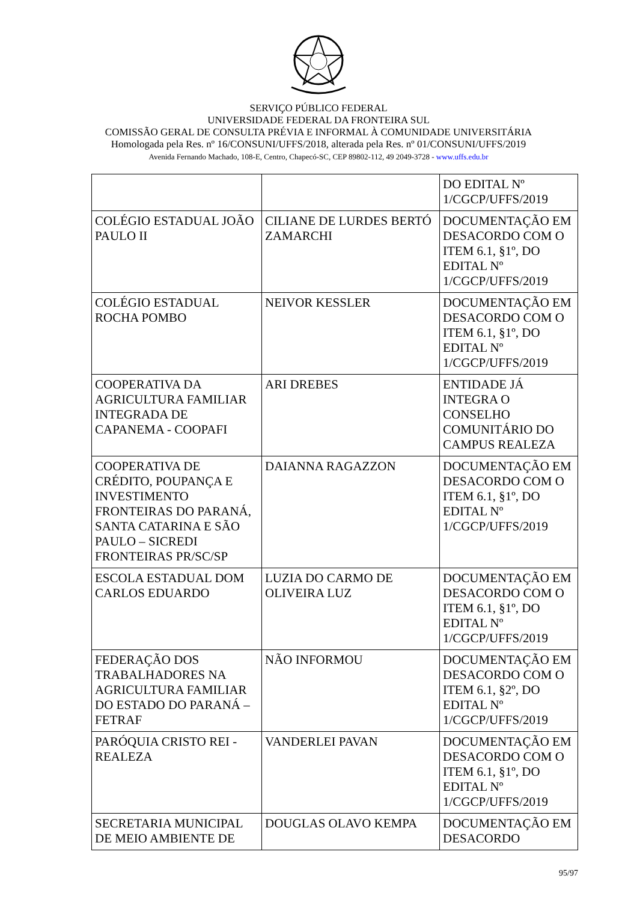SERVIÇO PÚBLICO FEDERAL
UNIVERSIDADE FEDERAL DA FRONTEIRA SUL
COMISSÃO GERAL DE CONSULTA PRÉVIA E INFORMAL À COMUNIDADE UNIVERSITÁRIA
Homologada pela Res. nº 16/CONSUNI/UFFS/2018, alterada pela Res. nº 01/CONSUNI/UFFS/2019
Avenida Fernando Machado, 108-E, Centro, Chapecó-SC, CEP 89802-112, 49 2049-3728 - www.uffs.edu.br
| | | DO EDITAL Nº 1/CGCP/UFFS/2019 |
| COLÉGIO ESTADUAL JOÃO PAULO II | CILIANE DE LURDES BERTÓ ZAMARCHI | DOCUMENTAÇÃO EM DESACORDO COM O ITEM 6.1, §1º, DO EDITAL Nº 1/CGCP/UFFS/2019 |
| COLÉGIO ESTADUAL ROCHA POMBO | NEIVOR KESSLER | DOCUMENTAÇÃO EM DESACORDO COM O ITEM 6.1, §1º, DO EDITAL Nº 1/CGCP/UFFS/2019 |
| COOPERATIVA DA AGRICULTURA FAMILIAR INTEGRADA DE CAPANEMA - COOPAFI | ARI DREBES | ENTIDADE JÁ INTEGRA O CONSELHO COMUNITÁRIO DO CAMPUS REALEZA |
| COOPERATIVA DE CRÉDITO, POUPANÇA E INVESTIMENTO FRONTEIRAS DO PARANÁ, SANTA CATARINA E SÃO PAULO – SICREDI FRONTEIRAS PR/SC/SP | DAIANNA RAGAZZON | DOCUMENTAÇÃO EM DESACORDO COM O ITEM 6.1, §1º, DO EDITAL Nº 1/CGCP/UFFS/2019 |
| ESCOLA ESTADUAL DOM CARLOS EDUARDO | LUZIA DO CARMO DE OLIVEIRA LUZ | DOCUMENTAÇÃO EM DESACORDO COM O ITEM 6.1, §1º, DO EDITAL Nº 1/CGCP/UFFS/2019 |
| FEDERAÇÃO DOS TRABALHADORES NA AGRICULTURA FAMILIAR DO ESTADO DO PARANÁ – FETRAF | NÃO INFORMOU | DOCUMENTAÇÃO EM DESACORDO COM O ITEM 6.1, §2º, DO EDITAL Nº 1/CGCP/UFFS/2019 |
| PARÓQUIA CRISTO REI - REALEZA | VANDERLEI PAVAN | DOCUMENTAÇÃO EM DESACORDO COM O ITEM 6.1, §1º, DO EDITAL Nº 1/CGCP/UFFS/2019 |
| SECRETARIA MUNICIPAL DE MEIO AMBIENTE DE | DOUGLAS OLAVO KEMPA | DOCUMENTAÇÃO EM DESACORDO |
95/97